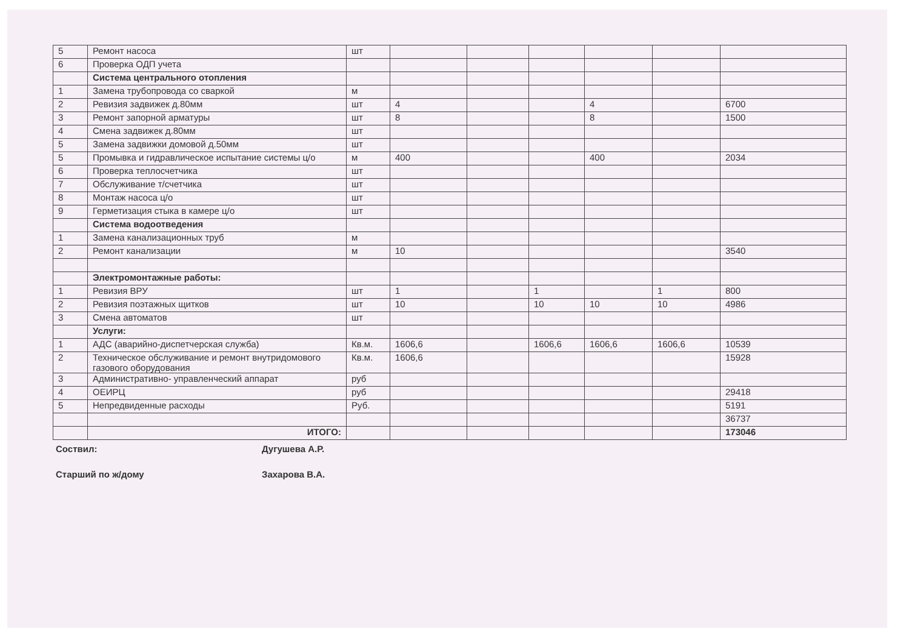| 5 | Ремонт насоса | шт | | | | | | |
| 6 | Проверка ОДП учета | | | | | | | |
| | Система центрального отопления | | | | | | | |
| 1 | Замена трубопровода со сваркой | м | | | | | | |
| 2 | Ревизия задвижек д.80мм | шт | 4 | | | 4 | | 6700 |
| 3 | Ремонт запорной арматуры | шт | 8 | | | 8 | | 1500 |
| 4 | Смена задвижек д.80мм | шт | | | | | | |
| 5 | Замена задвижки домовой д.50мм | шт | | | | | | |
| 5 | Промывка и гидравлическое испытание системы ц/о | м | 400 | | | 400 | | 2034 |
| 6 | Проверка теплосчетчика | шт | | | | | | |
| 7 | Обслуживание т/счетчика | шт | | | | | | |
| 8 | Монтаж насоса ц/о | шт | | | | | | |
| 9 | Герметизация стыка в камере ц/о | шт | | | | | | |
| | Система водоотведения | | | | | | | |
| 1 | Замена канализационных труб | м | | | | | | |
| 2 | Ремонт канализации | м | 10 | | | | | 3540 |
| | Электромонтажные работы: | | | | | | | |
| 1 | Ревизия ВРУ | шт | 1 | | 1 | | 1 | 800 |
| 2 | Ревизия поэтажных щитков | шт | 10 | | 10 | 10 | 10 | 4986 |
| 3 | Смена автоматов | шт | | | | | | |
| | Услуги: | | | | | | | |
| 1 | АДС (аварийно-диспетчерская служба) | Кв.м. | 1606,6 | | 1606,6 | 1606,6 | 1606,6 | 10539 |
| 2 | Техническое обслуживание и ремонт внутридомового газового оборудования | Кв.м. | 1606,6 | | | | | 15928 |
| 3 | Административно- управленческий аппарат | руб | | | | | | |
| 4 | ОЕИРЦ | руб | | | | | | 29418 |
| 5 | Непредвиденные расходы | Руб. | | | | | | 5191 |
| | | | | | | | | 36737 |
| | ИТОГО: | | | | | | | 173046 |
Соствил: Дугушева А.Р.
Старший по ж/дому Захарова В.А.